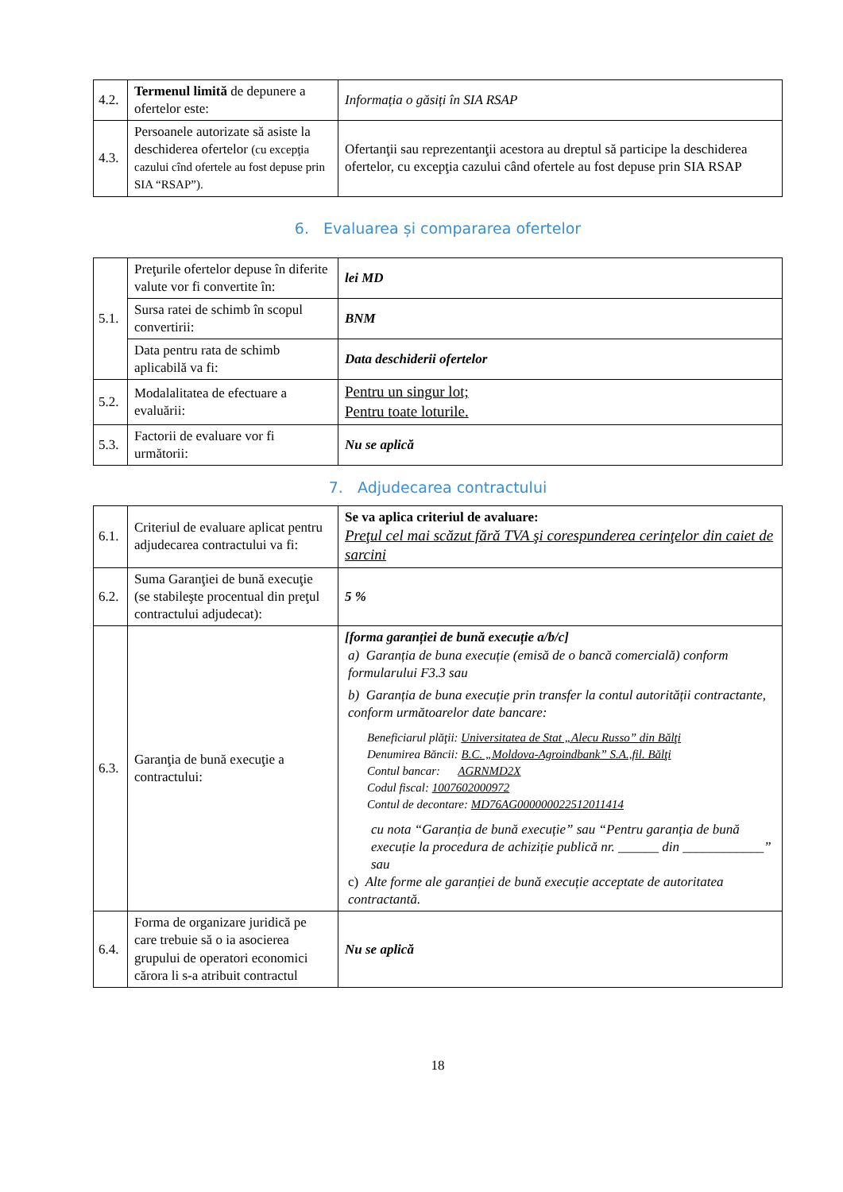| 4.2. | Termenul limită de depunere a ofertelor este: | Informația o găsiți în SIA RSAP |
| 4.3. | Persoanele autorizate să asiste la deschiderea ofertelor (cu excepţia cazului cînd ofertele au fost depuse prin SIA “RSAP”). | Ofertanţii sau reprezentanţii acestora au dreptul să participe la deschiderea ofertelor, cu excepţia cazului când ofertele au fost depuse prin SIA RSAP |
6. Evaluarea și compararea ofertelor
| 5.1. | Preţurile ofertelor depuse în diferite valute vor fi convertite în: | lei MD |
| | Sursa ratei de schimb în scopul convertirii: | BNM |
| | Data pentru rata de schimb aplicabilă va fi: | Data deschiderii ofertelor |
| 5.2. | Modalalitatea de efectuare a evaluării: | Pentru un singur lot; Pentru toate loturile. |
| 5.3. | Factorii de evaluare vor fi următorii: | Nu se aplică |
7. Adjudecarea contractului
| 6.1. | Criteriul de evaluare aplicat pentru adjudecarea contractului va fi: | Se va aplica criteriul de avaluare: Preţul cel mai scăzut fără TVA şi corespunderea cerinţelor din caiet de sarcini |
| 6.2. | Suma Garanţiei de bună execuţie (se stabileşte procentual din preţul contractului adjudecat): | 5 % |
| 6.3. | Garanţia de bună execuţie a contractului: | [forma garanției de bună execuție a/b/c] a) Garanția de buna execuție (emisă de o bancă comercială) conform formularului F3.3 sau b) Garanția de buna execuție prin transfer la contul autorității contractante, conform următoarelor date bancare: Beneficiarul plăţii: Universitatea de Stat „Alecu Russo” din Bălţi Denumirea Băncii: B.C. „Moldova-Agroindbank” S.A.,fil. Bălţi Contul bancar: AGRNMD2X Codul fiscal: 1007602000972 Contul de decontare: MD76AG000000022512011414 cu nota “Garanția de bună execuție” sau “Pentru garanția de bună execuție la procedura de achiziție publică nr. ______ din ____________” sau c) Alte forme ale garanției de bună execuție acceptate de autoritatea contractantă. |
| 6.4. | Forma de organizare juridică pe care trebuie să o ia asocierea grupului de operatori economici cărora li s-a atribuit contractul | Nu se aplică |
18